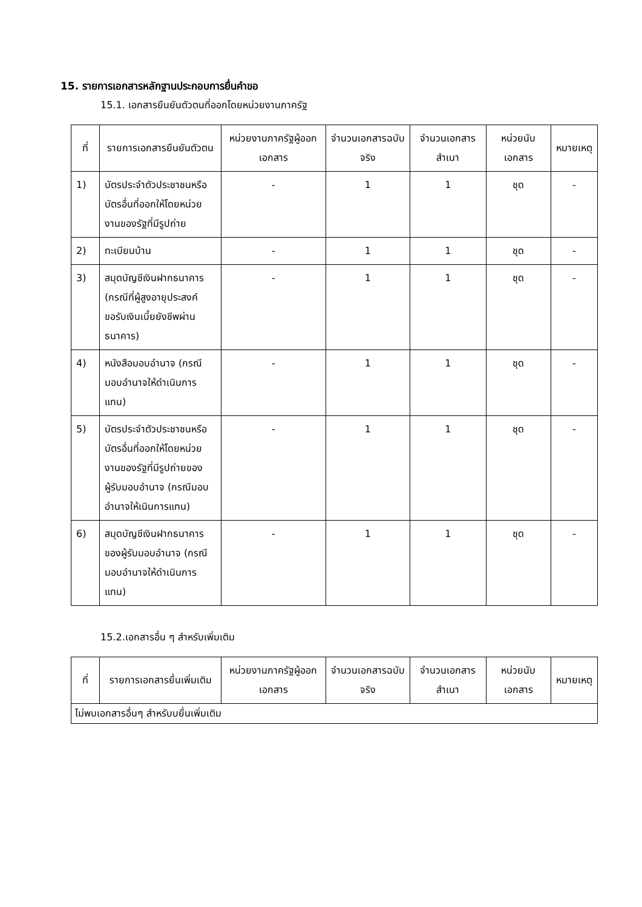15. รายการเอกสารหลักฐานประกอบการยื่นคำขอ
15.1. เอกสารยืนยันตัวตนที่ออกโดยหน่วยงานภาครัฐ
| ที่ | รายการเอกสารยืนยันตัวตน | หน่วยงานภาครัฐผู้ออกเอกสาร | จำนวนเอกสารฉบับจริง | จำนวนเอกสารสำเนา | หน่วยนับเอกสาร | หมายเหตุ |
| --- | --- | --- | --- | --- | --- | --- |
| 1) | บัตรประจำตัวประชาชนหรือบัตรอื่นที่ออกให้โดยหน่วยงานของรัฐที่มีรูปถ่าย | - | 1 | 1 | ชุด | - |
| 2) | ทะเบียนบ้าน | - | 1 | 1 | ชุด | - |
| 3) | สมุดบัญชีเงินฝากธนาคาร (กรณีที่ผู้สูงอายุประสงค์ขอรับเงินเบี้ยยังชีพผ่านธนาคาร) | - | 1 | 1 | ชุด | - |
| 4) | หนังสือมอบอำนาจ (กรณีมอบอำนาจให้ดำเนินการแทน) | - | 1 | 1 | ชุด | - |
| 5) | บัตรประจำตัวประชาชนหรือบัตรอื่นที่ออกให้โดยหน่วยงานของรัฐที่มีรูปถ่ายของผู้รับมอบอำนาจ (กรณีมอบอำนาจให้เนินการแทน) | - | 1 | 1 | ชุด | - |
| 6) | สมุดบัญชีเงินฝากธนาคารของผู้รับมอบอำนาจ (กรณีมอบอำนาจให้ดำเนินการแทน) | - | 1 | 1 | ชุด | - |
15.2.เอกสารอื่น ๆ สำหรับเพิ่มเติม
| ที่ | รายการเอกสารยื่นเพิ่มเติม | หน่วยงานภาครัฐผู้ออกเอกสาร | จำนวนเอกสารฉบับจริง | จำนวนเอกสารสำเนา | หน่วยนับเอกสาร | หมายเหตุ |
| --- | --- | --- | --- | --- | --- | --- |
| ไม่พบเอกสารอื่นๆ สำหรับบยื่นเพิ่มเติม | | | | | | |